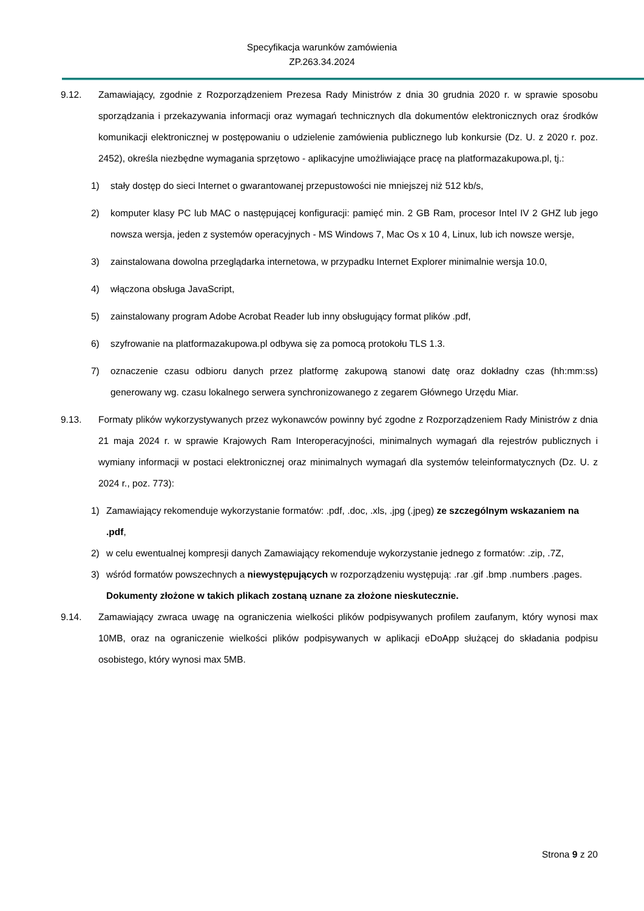Specyfikacja warunków zamówienia
ZP.263.34.2024
9.12. Zamawiający, zgodnie z Rozporządzeniem Prezesa Rady Ministrów z dnia 30 grudnia 2020 r. w sprawie sposobu sporządzania i przekazywania informacji oraz wymagań technicznych dla dokumentów elektronicznych oraz środków komunikacji elektronicznej w postępowaniu o udzielenie zamówienia publicznego lub konkursie (Dz. U. z 2020 r. poz. 2452), określa niezbędne wymagania sprzętowo - aplikacyjne umożliwiające pracę na platformazakupowa.pl, tj.:
1) stały dostęp do sieci Internet o gwarantowanej przepustowości nie mniejszej niż 512 kb/s,
2) komputer klasy PC lub MAC o następującej konfiguracji: pamięć min. 2 GB Ram, procesor Intel IV 2 GHZ lub jego nowsza wersja, jeden z systemów operacyjnych - MS Windows 7, Mac Os x 10 4, Linux, lub ich nowsze wersje,
3) zainstalowana dowolna przeglądarka internetowa, w przypadku Internet Explorer minimalnie wersja 10.0,
4) włączona obsługa JavaScript,
5) zainstalowany program Adobe Acrobat Reader lub inny obsługujący format plików .pdf,
6) szyfrowanie na platformazakupowa.pl odbywa się za pomocą protokołu TLS 1.3.
7) oznaczenie czasu odbioru danych przez platformę zakupową stanowi datę oraz dokładny czas (hh:mm:ss) generowany wg. czasu lokalnego serwera synchronizowanego z zegarem Głównego Urzędu Miar.
9.13. Formaty plików wykorzystywanych przez wykonawców powinny być zgodne z Rozporządzeniem Rady Ministrów z dnia 21 maja 2024 r. w sprawie Krajowych Ram Interoperacyjności, minimalnych wymagań dla rejestrów publicznych i wymiany informacji w postaci elektronicznej oraz minimalnych wymagań dla systemów teleinformatycznych (Dz. U. z 2024 r., poz. 773):
1) Zamawiający rekomenduje wykorzystanie formatów: .pdf, .doc, .xls, .jpg (.jpeg) ze szczególnym wskazaniem na .pdf,
2) w celu ewentualnej kompresji danych Zamawiający rekomenduje wykorzystanie jednego z formatów: .zip, .7Z,
3) wśród formatów powszechnych a niewystępujących w rozporządzeniu występują: .rar .gif .bmp .numbers .pages. Dokumenty złożone w takich plikach zostaną uznane za złożone nieskutecznie.
9.14. Zamawiający zwraca uwagę na ograniczenia wielkości plików podpisywanych profilem zaufanym, który wynosi max 10MB, oraz na ograniczenie wielkości plików podpisywanych w aplikacji eDoApp służącej do składania podpisu osobistego, który wynosi max 5MB.
Strona 9 z 20